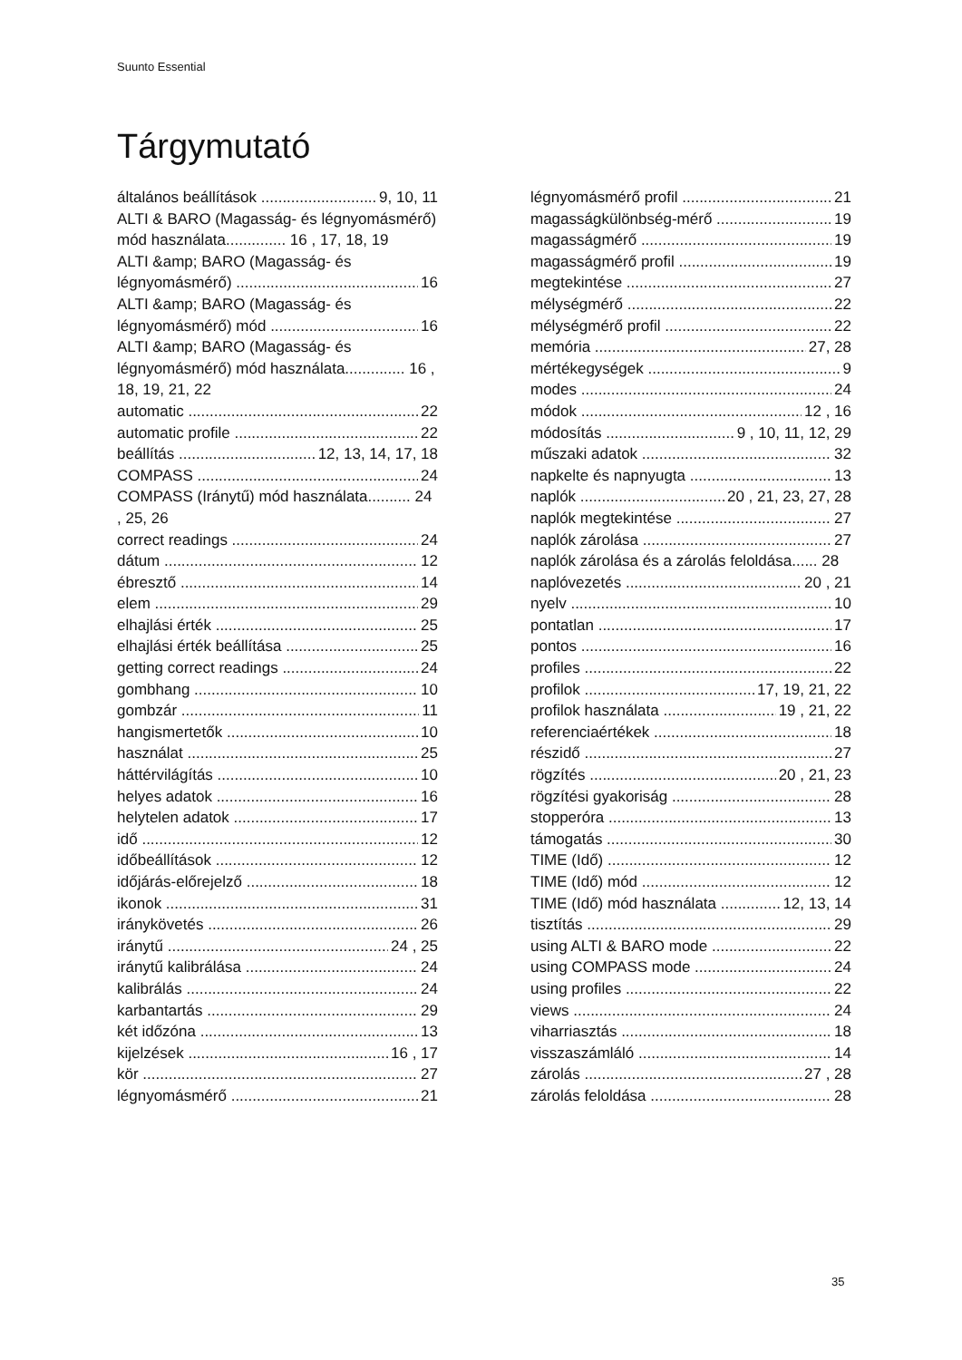Suunto Essential
Tárgymutató
általános beállítások 9, 10, 11
ALTI & BARO (Magasság- és légnyomásmérő) mód használata.............. 16 , 17, 18, 19
ALTI &amp; BARO (Magasság- és
légnyomásmérő) 16
ALTI &amp; BARO (Magasság- és
légnyomásmérő) mód 16
ALTI &amp; BARO (Magasság- és légnyomásmérő) mód használata.............. 16 , 18, 19, 21, 22
automatic 22
automatic profile 22
beállítás 12, 13, 14, 17, 18
COMPASS 24
COMPASS (Iránytű) mód használata.......... 24 , 25, 26
correct readings 24
dátum 12
ébresztő 14
elem 29
elhajlási érték 25
elhajlási érték beállítása 25
getting correct readings 24
gombhang 10
gombzár 11
hangismertetők 10
használat 25
háttérvilágítás 10
helyes adatok 16
helytelen adatok 17
idő 12
időbeállítások 12
időjárás-előrejelző 18
ikonok 31
iránykövetés 26
iránytű 24 , 25
iránytű kalibrálása 24
kalibrálás 24
karbantartás 29
két időzóna 13
kijelzések 16 , 17
kör 27
légnyomásmérő 21
légnyomásmérő profil 21
magasságkülönbség-mérő 19
magasságmérő 19
magasságmérő profil 19
megtekintése 27
mélységmérő 22
mélységmérő profil 22
memória 27, 28
mértékegységek 9
modes 24
módok 12 , 16
módosítás 9 , 10, 11, 12, 29
műszaki adatok 32
napkelte és napnyugta 13
naplók 20 , 21, 23, 27, 28
naplók megtekintése 27
naplók zárolása 27
naplók zárolása és a zárolás feloldása...... 28
naplóvezetés 20 , 21
nyelv 10
pontatlan 17
pontos 16
profiles 22
profilok 17, 19, 21, 22
profilok használata 19 , 21, 22
referenciaértékek 18
részidő 27
rögzítés 20 , 21, 23
rögzítési gyakoriság 28
stopperóra 13
támogatás 30
TIME (Idő) 12
TIME (Idő) mód 12
TIME (Idő) mód használata 12, 13, 14
tisztítás 29
using ALTI & BARO mode 22
using COMPASS mode 24
using profiles 22
views 24
viharriasztás 18
visszaszámláló 14
zárolás 27 , 28
zárolás feloldása 28
35